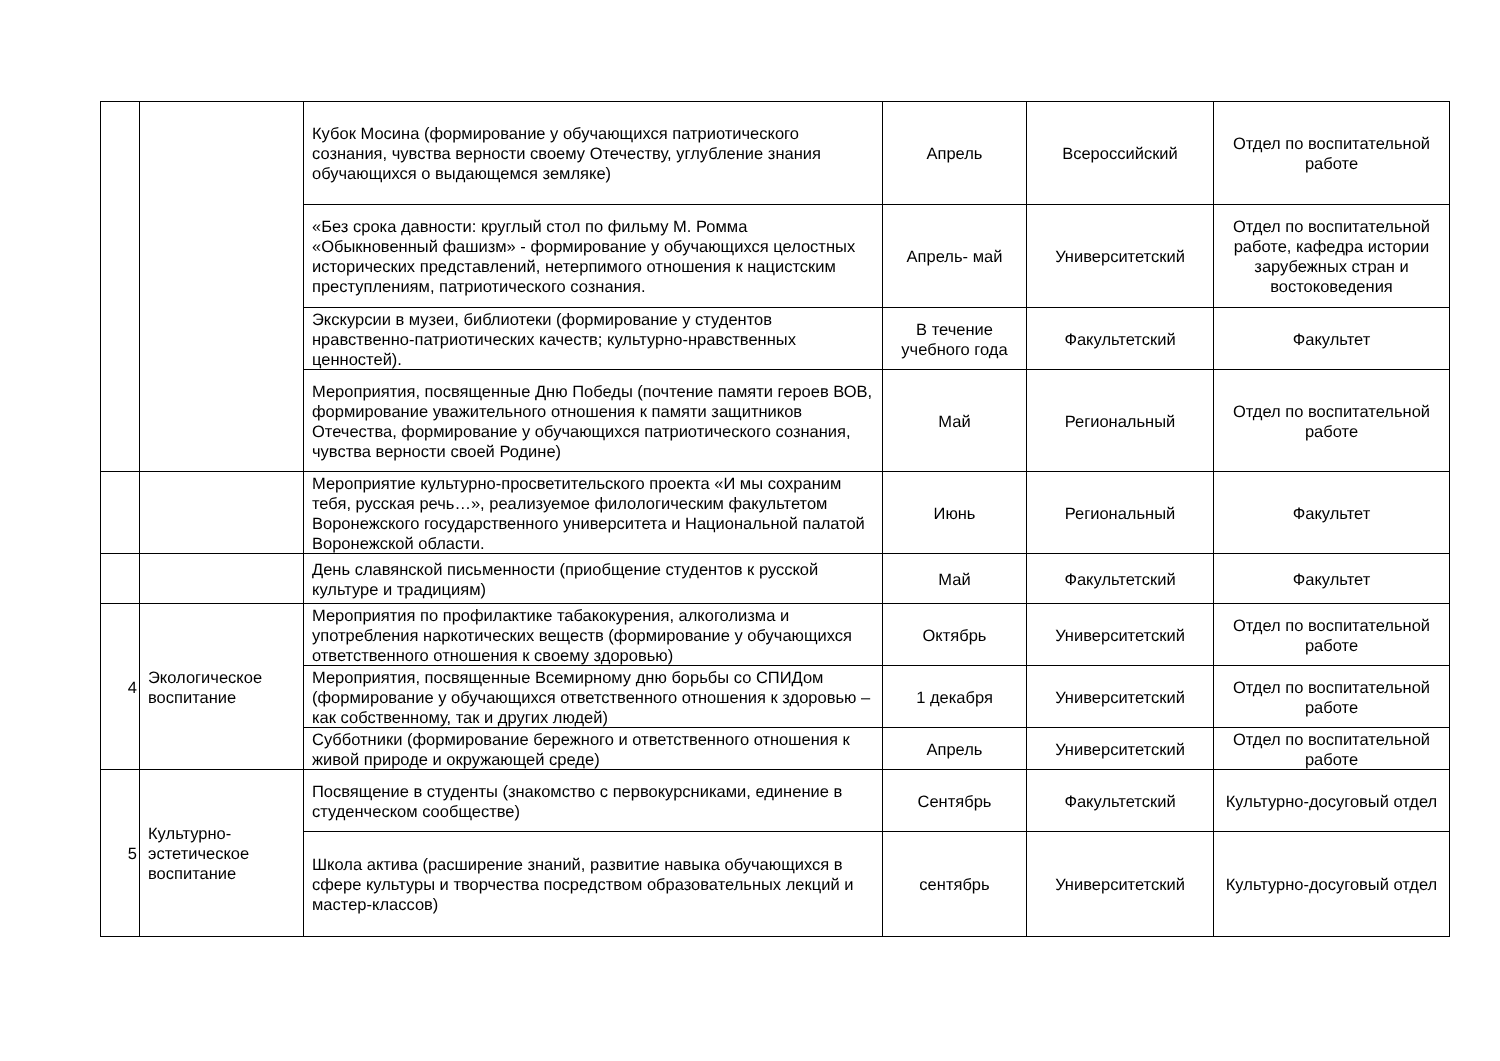| | | Кубок Мосина (формирование у обучающихся патриотического сознания, чувства верности своему Отечеству, углубление знания обучающихся о выдающемся земляке) | Апрель | Всероссийский | Отдел по воспитательной работе |
| | | «Без срока давности: круглый стол по фильму М. Ромма «Обыкновенный фашизм» - формирование у обучающихся целостных исторических представлений, нетерпимого отношения к нацистским преступлениям, патриотического сознания. | Апрель- май | Университетский | Отдел по воспитательной работе, кафедра истории зарубежных стран и востоковедения |
| | | Экскурсии в музеи, библиотеки (формирование у студентов нравственно-патриотических качеств; культурно-нравственных ценностей). | В течение учебного года | Факультетский | Факультет |
| | | Мероприятия, посвященные Дню Победы (почтение памяти героев ВОВ, формирование уважительного отношения к памяти защитников Отечества, формирование у обучающихся патриотического сознания, чувства верности своей Родине) | Май | Региональный | Отдел по воспитательной работе |
| | | Мероприятие культурно-просветительского проекта «И мы сохраним тебя, русская речь…», реализуемое филологическим факультетом Воронежского государственного университета и Национальной палатой Воронежской области. | Июнь | Региональный | Факультет |
| | | День славянской письменности (приобщение студентов к русской культуре и традициям) | Май | Факультетский | Факультет |
| 4 | Экологическое воспитание | Мероприятия по профилактике табакокурения, алкоголизма и употребления наркотических веществ (формирование у обучающихся ответственного отношения к своему здоровью) | Октябрь | Университетский | Отдел по воспитательной работе |
| | | Мероприятия, посвященные Всемирному дню борьбы со СПИДом (формирование у обучающихся ответственного отношения к здоровью – как собственному, так и других людей) | 1 декабря | Университетский | Отдел по воспитательной работе |
| | | Субботники (формирование бережного и ответственного отношения к живой природе и окружающей среде) | Апрель | Университетский | Отдел по воспитательной работе |
| 5 | Культурно-эстетическое воспитание | Посвящение в студенты (знакомство с первокурсниками, единение в студенческом сообществе) | Сентябрь | Факультетский | Культурно-досуговый отдел |
| | | Школа актива (расширение знаний, развитие навыка обучающихся в сфере культуры и творчества посредством образовательных лекций и мастер-классов) | сентябрь | Университетский | Культурно-досуговый отдел |